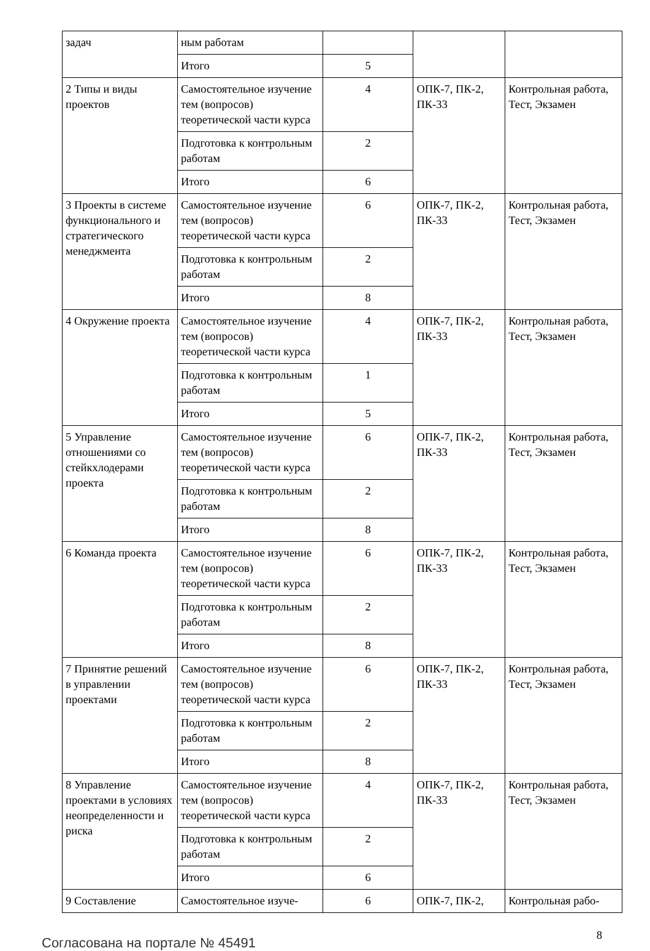| задач | ным работам | | | |
| | Итого | 5 | | |
| 2 Типы и виды проектов | Самостоятельное изучение тем (вопросов) теоретической части курса | 4 | ОПК-7, ПК-2, ПК-33 | Контрольная работа, Тест, Экзамен |
| | Подготовка к контрольным работам | 2 | | |
| | Итого | 6 | | |
| 3 Проекты в системе функционального и стратегического менеджмента | Самостоятельное изучение тем (вопросов) теоретической части курса | 6 | ОПК-7, ПК-2, ПК-33 | Контрольная работа, Тест, Экзамен |
| | Подготовка к контрольным работам | 2 | | |
| | Итого | 8 | | |
| 4 Окружение проекта | Самостоятельное изучение тем (вопросов) теоретической части курса | 4 | ОПК-7, ПК-2, ПК-33 | Контрольная работа, Тест, Экзамен |
| | Подготовка к контрольным работам | 1 | | |
| | Итого | 5 | | |
| 5 Управление отношениями со стейкхлодерами проекта | Самостоятельное изучение тем (вопросов) теоретической части курса | 6 | ОПК-7, ПК-2, ПК-33 | Контрольная работа, Тест, Экзамен |
| | Подготовка к контрольным работам | 2 | | |
| | Итого | 8 | | |
| 6 Команда проекта | Самостоятельное изучение тем (вопросов) теоретической части курса | 6 | ОПК-7, ПК-2, ПК-33 | Контрольная работа, Тест, Экзамен |
| | Подготовка к контрольным работам | 2 | | |
| | Итого | 8 | | |
| 7 Принятие решений в управлении проектами | Самостоятельное изучение тем (вопросов) теоретической части курса | 6 | ОПК-7, ПК-2, ПК-33 | Контрольная работа, Тест, Экзамен |
| | Подготовка к контрольным работам | 2 | | |
| | Итого | 8 | | |
| 8 Управление проектами в условиях неопределенности и риска | Самостоятельное изучение тем (вопросов) теоретической части курса | 4 | ОПК-7, ПК-2, ПК-33 | Контрольная работа, Тест, Экзамен |
| | Подготовка к контрольным работам | 2 | | |
| | Итого | 6 | | |
| 9 Составление | Самостоятельное изуче- | 6 | ОПК-7, ПК-2, | Контрольная рабо- |
Согласована на портале № 45491
8